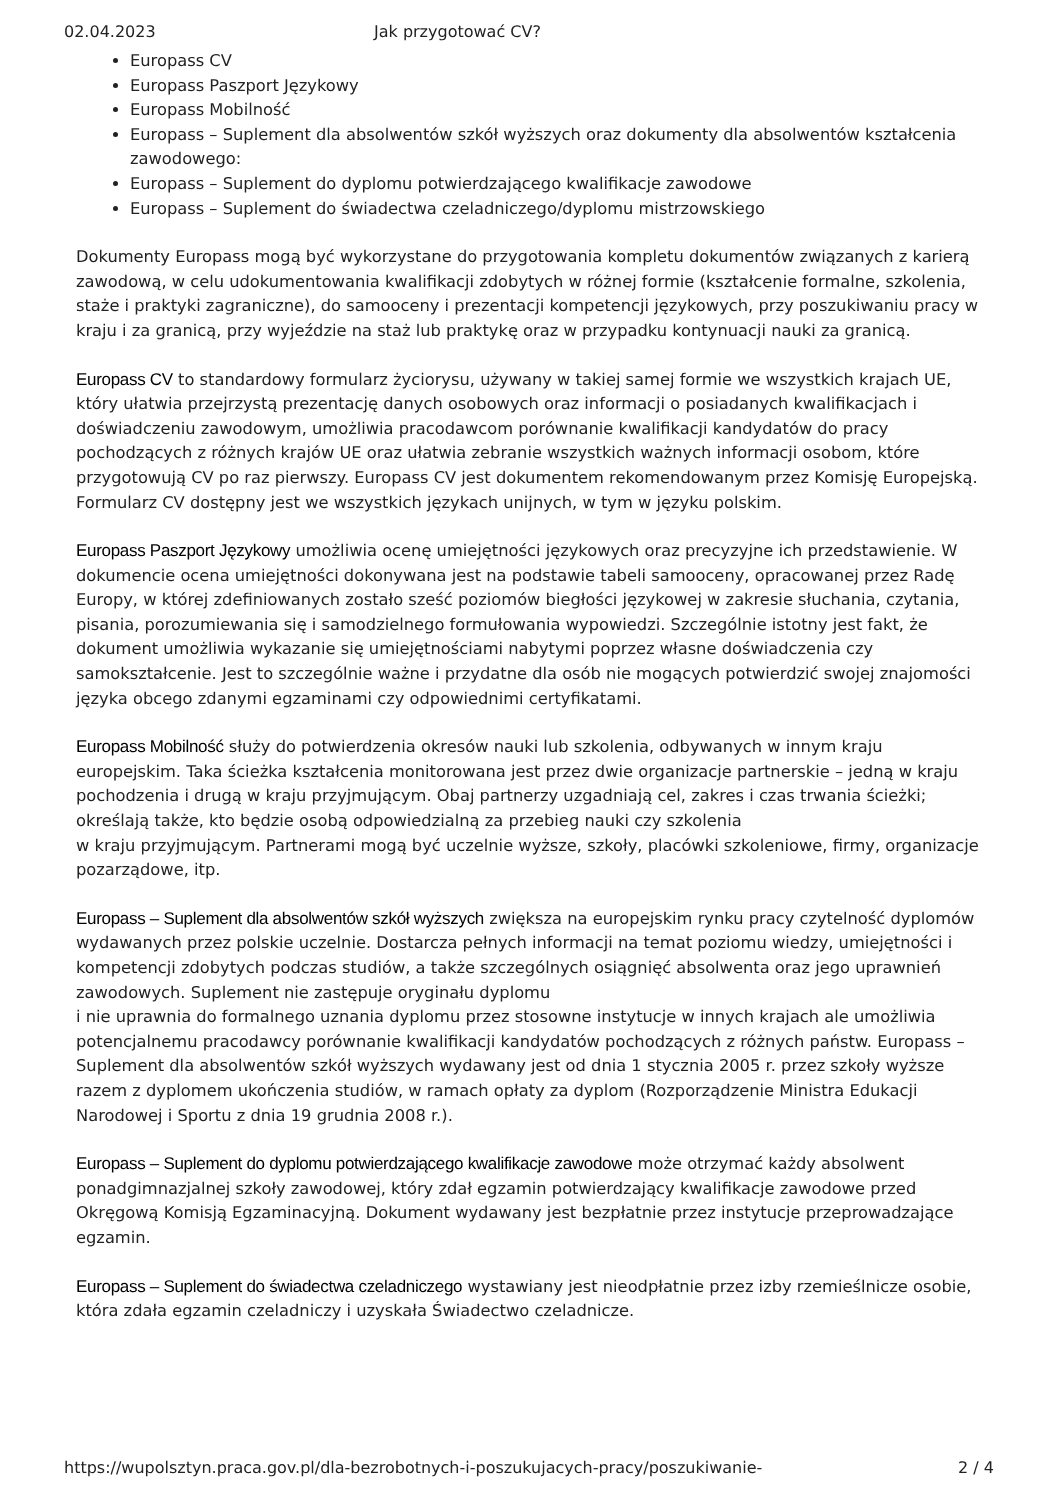02.04.2023 Jak przygotować CV?
Europass CV
Europass Paszport Językowy
Europass Mobilność
Europass – Suplement dla absolwentów szkół wyższych oraz dokumenty dla absolwentów kształcenia zawodowego:
Europass – Suplement do dyplomu potwierdzającego kwalifikacje zawodowe
Europass – Suplement do świadectwa czeladniczego/dyplomu mistrzowskiego
Dokumenty Europass mogą być wykorzystane do przygotowania kompletu dokumentów związanych z karierą zawodową, w celu udokumentowania kwalifikacji zdobytych w różnej formie (kształcenie formalne, szkolenia, staże i praktyki zagraniczne), do samooceny i prezentacji kompetencji językowych, przy poszukiwaniu pracy w kraju i za granicą, przy wyjeździe na staż lub praktykę oraz w przypadku kontynuacji nauki za granicą.
Europass CV to standardowy formularz życiorysu, używany w takiej samej formie we wszystkich krajach UE, który ułatwia przejrzystą prezentację danych osobowych oraz informacji o posiadanych kwalifikacjach i doświadczeniu zawodowym, umożliwia pracodawcom porównanie kwalifikacji kandydatów do pracy pochodzących z różnych krajów UE oraz ułatwia zebranie wszystkich ważnych informacji osobom, które przygotowują CV po raz pierwszy. Europass CV jest dokumentem rekomendowanym przez Komisję Europejską. Formularz CV dostępny jest we wszystkich językach unijnych, w tym w języku polskim.
Europass Paszport Językowy umożliwia ocenę umiejętności językowych oraz precyzyjne ich przedstawienie. W dokumencie ocena umiejętności dokonywana jest na podstawie tabeli samooceny, opracowanej przez Radę Europy, w której zdefiniowanych zostało sześć poziomów biegłości językowej w zakresie słuchania, czytania, pisania, porozumiewania się i samodzielnego formułowania wypowiedzi. Szczególnie istotny jest fakt, że dokument umożliwia wykazanie się umiejętnościami nabytymi poprzez własne doświadczenia czy samokształcenie. Jest to szczególnie ważne i przydatne dla osób nie mogących potwierdzić swojej znajomości języka obcego zdanymi egzaminami czy odpowiednimi certyfikatami.
Europass Mobilność służy do potwierdzenia okresów nauki lub szkolenia, odbywanych w innym kraju europejskim. Taka ścieżka kształcenia monitorowana jest przez dwie organizacje partnerskie – jedną w kraju pochodzenia i drugą w kraju przyjmującym. Obaj partnerzy uzgadniają cel, zakres i czas trwania ścieżki; określają także, kto będzie osobą odpowiedzialną za przebieg nauki czy szkolenia
w kraju przyjmującym. Partnerami mogą być uczelnie wyższe, szkoły, placówki szkoleniowe, firmy, organizacje pozarządowe, itp.
Europass – Suplement dla absolwentów szkół wyższych zwiększa na europejskim rynku pracy czytelność dyplomów wydawanych przez polskie uczelnie. Dostarcza pełnych informacji na temat poziomu wiedzy, umiejętności i kompetencji zdobytych podczas studiów, a także szczególnych osiągnięć absolwenta oraz jego uprawnień zawodowych. Suplement nie zastępuje oryginału dyplomu
i nie uprawnia do formalnego uznania dyplomu przez stosowne instytucje w innych krajach ale umożliwia potencjalnemu pracodawcy porównanie kwalifikacji kandydatów pochodzących z różnych państw. Europass – Suplement dla absolwentów szkół wyższych wydawany jest od dnia 1 stycznia 2005 r. przez szkoły wyższe razem z dyplomem ukończenia studiów, w ramach opłaty za dyplom (Rozporządzenie Ministra Edukacji Narodowej i Sportu z dnia 19 grudnia 2008 r.).
Europass – Suplement do dyplomu potwierdzającego kwalifikacje zawodowe może otrzymać każdy absolwent ponadgimnazjalnej szkoły zawodowej, który zdał egzamin potwierdzający kwalifikacje zawodowe przed Okręgową Komisją Egzaminacyjną. Dokument wydawany jest bezpłatnie przez instytucje przeprowadzające egzamin.
Europass – Suplement do świadectwa czeladniczego wystawiany jest nieodpłatnie przez izby rzemieślnicze osobie, która zdała egzamin czeladniczy i uzyskała Świadectwo czeladnicze.
https://wupolsztyn.praca.gov.pl/dla-bezrobotnych-i-poszukujacych-pracy/poszukiwanie- 2 / 4